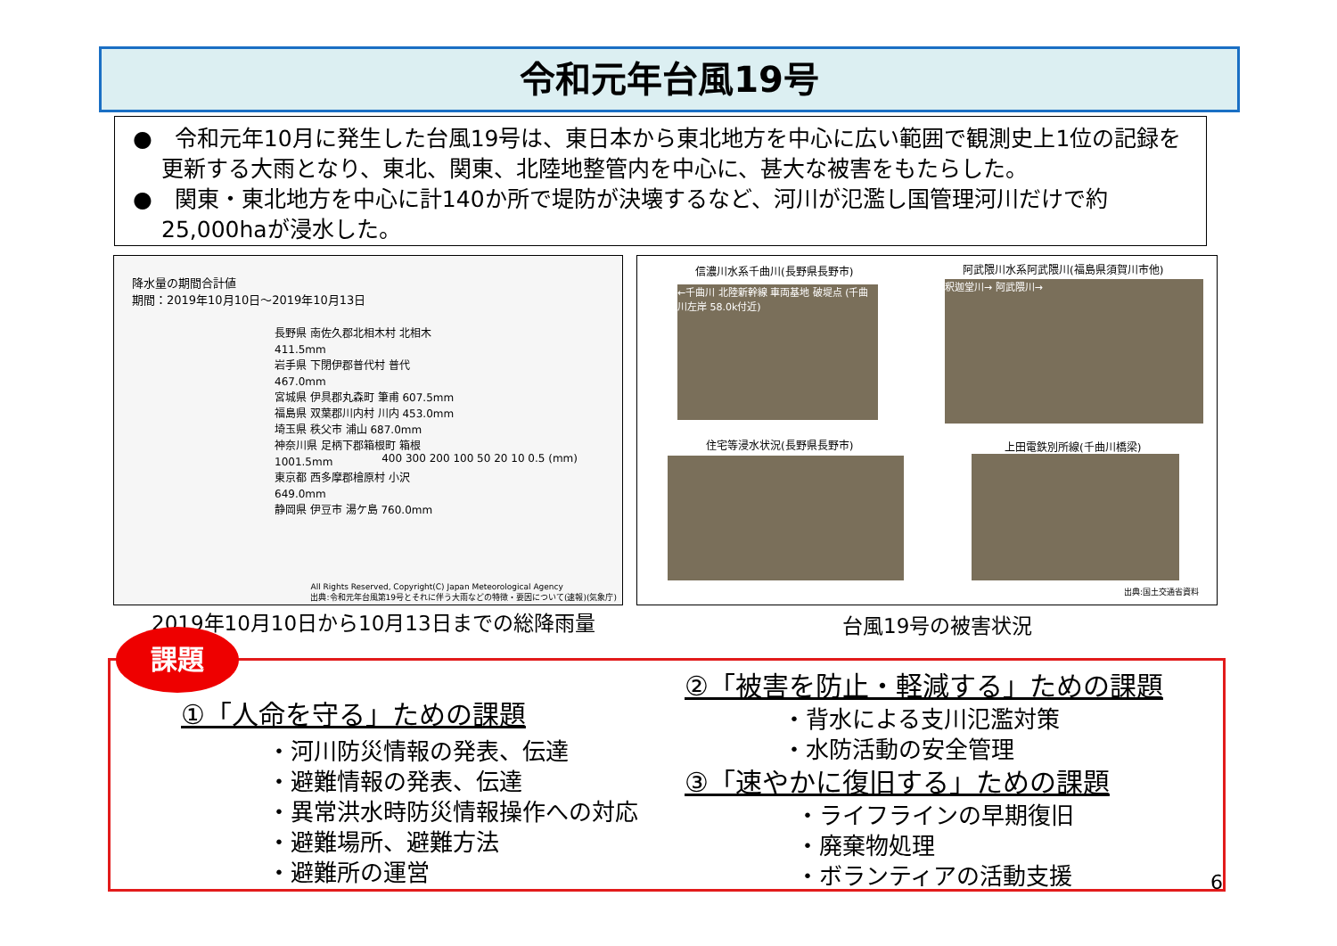令和元年台風19号
●　令和元年10月に発生した台風19号は、東日本から東北地方を中心に広い範囲で観測史上1位の記録を更新する大雨となり、東北、関東、北陸地整管内を中心に、甚大な被害をもたらした。
●　関東・東北地方を中心に計140か所で堤防が決壊するなど、河川が氾濫し国管理河川だけで約25,000haが浸水した。
降水量の期間合計値
期間：2019年10月10日～2019年10月13日
長野県 南佐久郡北相木村 北相木 411.5mm
岩手県 下閉伊郡普代村 普代 467.0mm
宮城県 伊具郡丸森町 筆甫 607.5mm
福島県 双葉郡川内村 川内 453.0mm
埼玉県 秩父市 浦山 687.0mm
神奈川県 足柄下郡箱根町 箱根 1001.5mm
東京都 西多摩郡檜原村 小沢 649.0mm
静岡県 伊豆市 湯ケ島 760.0mm
400 300 200 100 50 20 10 0.5 (mm)
All Rights Reserved, Copyright(C) Japan Meteorological Agency
出典:令和元年台風第19号とそれに伴う大雨などの特徴・要因について(速報)(気象庁)
信濃川水系千曲川(長野県長野市)
←千曲川 北陸新幹線 車両基地 破堤点 (千曲川左岸 58.0k付近)
阿武隈川水系阿武隈川(福島県須賀川市他)
釈迦堂川→ 阿武隈川→
住宅等浸水状況(長野県長野市) 上田電鉄別所線(千曲川橋梁)
出典:国土交通省資料
2019年10月10日から10月13日までの総降雨量
台風19号の被害状況
課題
①「人命を守る」ための課題
・河川防災情報の発表、伝達
・避難情報の発表、伝達
・異常洪水時防災情報操作への対応
・避難場所、避難方法
・避難所の運営
②「被害を防止・軽減する」ための課題
・背水による支川氾濫対策
・水防活動の安全管理
③「速やかに復旧する」ための課題
・ライフラインの早期復旧
・廃棄物処理
・ボランティアの活動支援
6